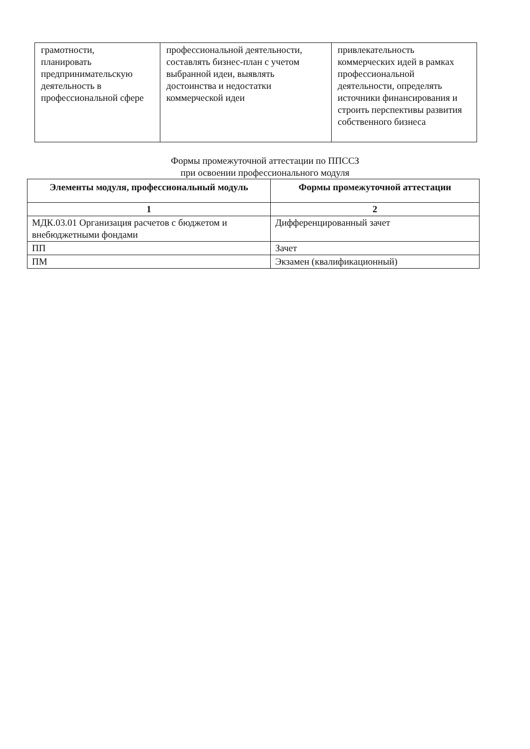| грамотности, планировать предпринимательскую деятельность в профессиональной сфере | профессиональной деятельности, составлять бизнес-план с учетом выбранной идеи, выявлять достоинства и недостатки коммерческой идеи | привлекательность коммерческих идей в рамках профессиональной деятельности, определять источники финансирования и строить перспективы развития собственного бизнеса |
Формы промежуточной аттестации по ППССЗ
при освоении профессионального модуля
| Элементы модуля, профессиональный модуль | Формы промежуточной аттестации |
| --- | --- |
| 1 | 2 |
| МДК.03.01 Организация расчетов с бюджетом и внебюджетными фондами | Дифференцированный зачет |
| ПП | Зачет |
| ПМ | Экзамен (квалификационный) |